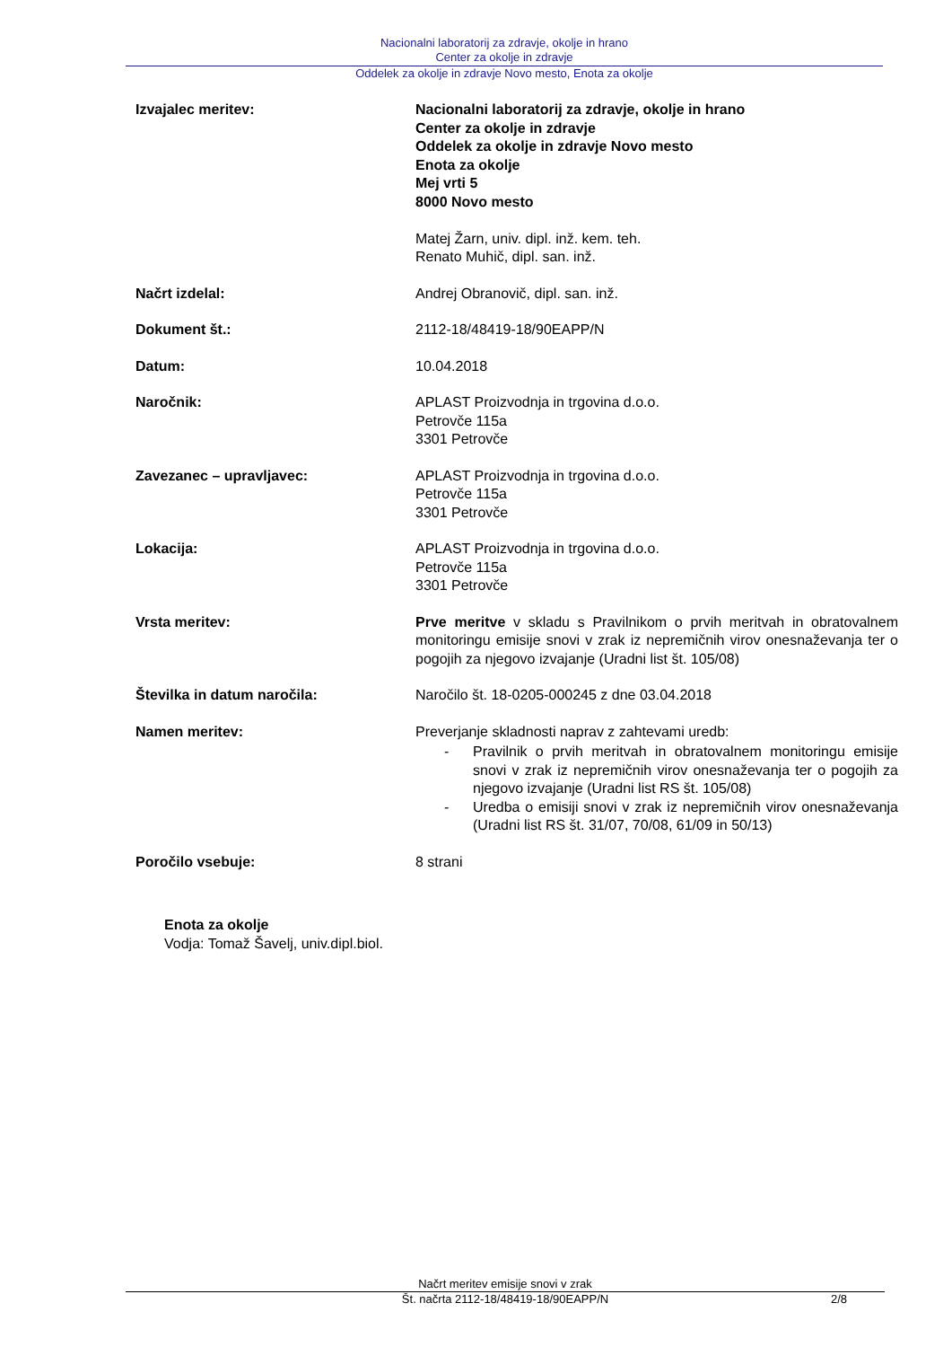Nacionalni laboratorij za zdravje, okolje in hrano
Center za okolje in zdravje
Oddelek za okolje in zdravje Novo mesto, Enota za okolje
Izvajalec meritev: Nacionalni laboratorij za zdravje, okolje in hrano
Center za okolje in zdravje
Oddelek za okolje in zdravje Novo mesto
Enota za okolje
Mej vrti 5
8000 Novo mesto
Matej Žarn, univ. dipl. inž. kem. teh.
Renato Muhič, dipl. san. inž.
Načrt izdelal: Andrej Obranovič, dipl. san. inž.
Dokument št.: 2112-18/48419-18/90EAPP/N
Datum: 10.04.2018
Naročnik: APLAST Proizvodnja in trgovina d.o.o.
Petrovče 115a
3301 Petrovče
Zavezanec – upravljavec: APLAST Proizvodnja in trgovina d.o.o.
Petrovče 115a
3301 Petrovče
Lokacija: APLAST Proizvodnja in trgovina d.o.o.
Petrovče 115a
3301 Petrovče
Vrsta meritev: Prve meritve v skladu s Pravilnikom o prvih meritvah in obratovalnem monitoringu emisije snovi v zrak iz nepremičnih virov onesnaževanja ter o pogojih za njegovo izvajanje (Uradni list št. 105/08)
Številka in datum naročila: Naročilo št. 18-0205-000245 z dne 03.04.2018
Namen meritev: Preverjanje skladnosti naprav z zahtevami uredb:
- Pravilnik o prvih meritvah in obratovalnem monitoringu emisije snovi v zrak iz nepremičnih virov onesnaževanja ter o pogojih za njegovo izvajanje (Uradni list RS št. 105/08)
- Uredba o emisiji snovi v zrak iz nepremičnih virov onesnaževanja (Uradni list RS št. 31/07, 70/08, 61/09 in 50/13)
Poročilo vsebuje: 8 strani
Enota za okolje
Vodja: Tomaž Šavelj, univ.dipl.biol.
Načrt meritev emisije snovi v zrak
Št. načrta 2112-18/48419-18/90EAPP/N
2/8